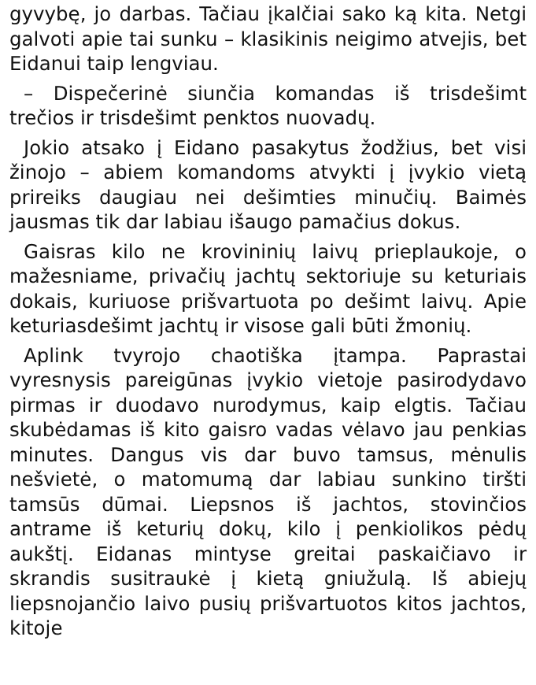gyvybę, jo darbas. Tačiau įkalčiai sako ką kita. Netgi galvoti apie tai sunku – klasikinis neigimo atvejis, bet Eidanui taip lengviau.
– Dispečerinė siunčia komandas iš trisdešimt trečios ir trisdešimt penktos nuovadų.
Jokio atsako į Eidano pasakytus žodžius, bet visi žinojo – abiem komandoms atvykti į įvykio vietą prireiks daugiau nei dešimties minučių. Baimės jausmas tik dar labiau išaugo pamačius dokus.
Gaisras kilo ne krovininių laivų prieplaukoje, o mažesniame, privačių jachtų sektoriuje su keturiais dokais, kuriuose prišvartuota po dešimt laivų. Apie keturiasdešimt jachtų ir visose gali būti žmonių.
Aplink tvyrojo chaotiška įtampa. Paprastai vyresnysis pareigūnas įvykio vietoje pasirodydavo pirmas ir duodavo nurodymus, kaip elgtis. Tačiau skubėdamas iš kito gaisro vadas vėlavo jau penkias minutes. Dangus vis dar buvo tamsus, mėnulis nešvietė, o matomumą dar labiau sunkino tiršti tamsūs dūmai. Liepsnos iš jachtos, stovinčios antrame iš keturių dokų, kilo į penkiolikos pėdų aukštį. Eidanas mintyse greitai paskaičiavo ir skrandis susitraukė į kietą gniužulą. Iš abiejų liepsnojančio laivo pusių prišvartuotos kitos jachtos, kitoje